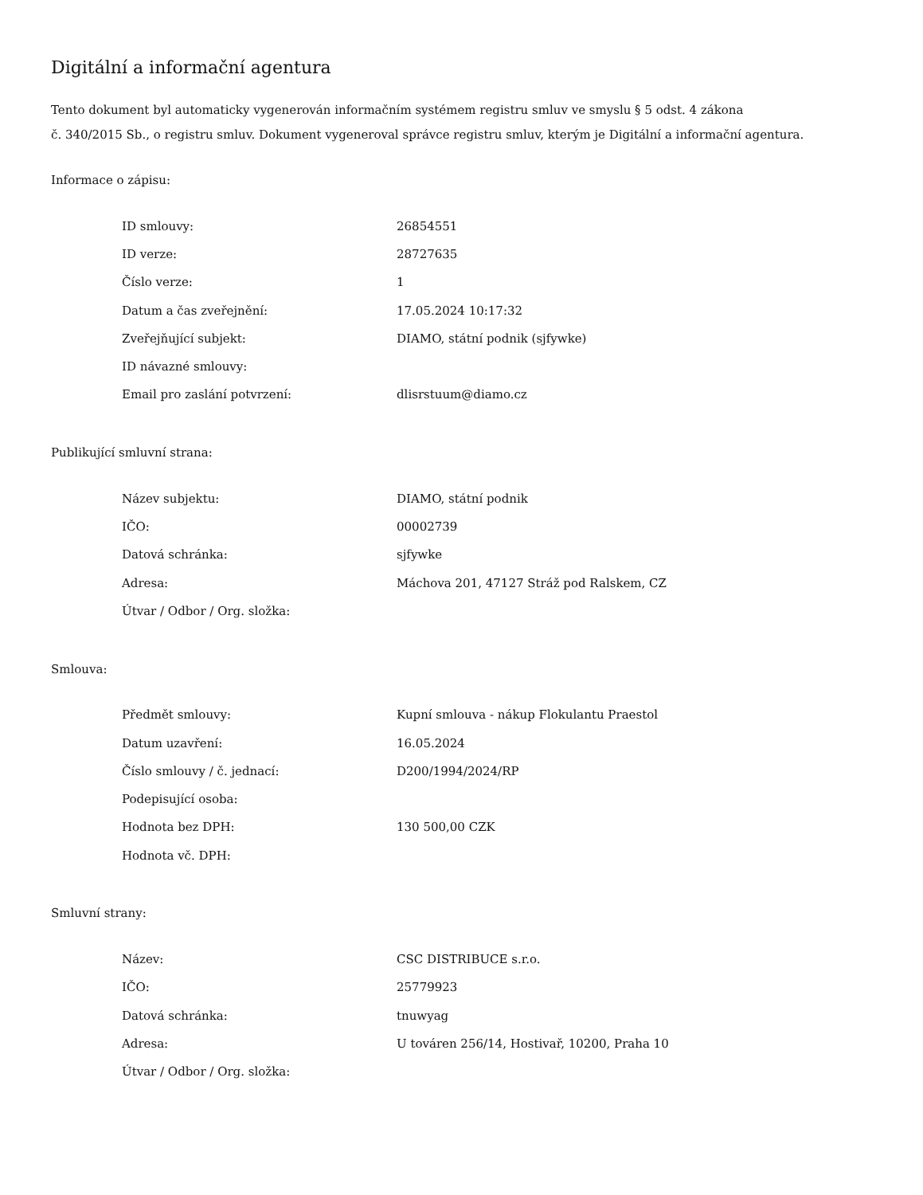Digitální a informační agentura
Tento dokument byl automaticky vygenerován informačním systémem registru smluv ve smyslu § 5 odst. 4 zákona
č. 340/2015 Sb., o registru smluv. Dokument vygeneroval správce registru smluv, kterým je Digitální a informační agentura.
Informace o zápisu:
| ID smlouvy: | 26854551 |
| ID verze: | 28727635 |
| Číslo verze: | 1 |
| Datum a čas zveřejnění: | 17.05.2024 10:17:32 |
| Zveřejňující subjekt: | DIAMO, státní podnik (sjfywke) |
| ID návazné smlouvy: | |
| Email pro zaslání potvrzení: | dlisrstuum@diamo.cz |
Publikující smluvní strana:
| Název subjektu: | DIAMO, státní podnik |
| IČO: | 00002739 |
| Datová schránka: | sjfywke |
| Adresa: | Máchova 201, 47127 Stráž pod Ralskem, CZ |
| Útvar / Odbor / Org. složka: | |
Smlouva:
| Předmět smlouvy: | Kupní smlouva - nákup Flokulantu Praestol |
| Datum uzavření: | 16.05.2024 |
| Číslo smlouvy / č. jednací: | D200/1994/2024/RP |
| Podepisující osoba: | |
| Hodnota bez DPH: | 130 500,00 CZK |
| Hodnota vč. DPH: | |
Smluvní strany:
| Název: | CSC DISTRIBUCE s.r.o. |
| IČO: | 25779923 |
| Datová schránka: | tnuwyag |
| Adresa: | U továren 256/14, Hostivař, 10200, Praha 10 |
| Útvar / Odbor / Org. složka: | |